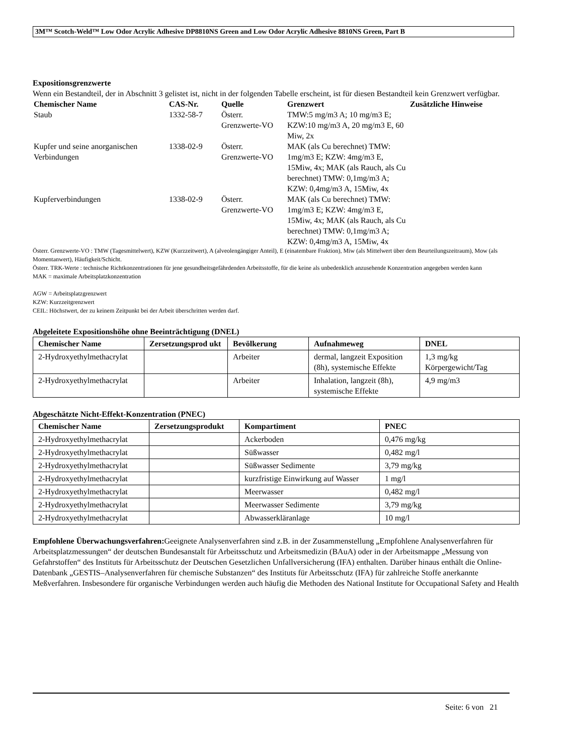3M™ Scotch-Weld™ Low Odor Acrylic Adhesive DP8810NS Green and Low Odor Acrylic Adhesive 8810NS Green, Part B
Expositionsgrenzwerte
Wenn ein Bestandteil, der in Abschnitt 3 gelistet ist, nicht in der folgenden Tabelle erscheint, ist für diesen Bestandteil kein Grenzwert verfügbar.
| Chemischer Name | CAS-Nr. | Quelle | Grenzwert | Zusätzliche Hinweise |
| --- | --- | --- | --- | --- |
| Staub | 1332-58-7 | Österr. Grenzwerte-VO | TMW:5 mg/m3 A; 10 mg/m3 E; KZW:10 mg/m3 A, 20 mg/m3 E, 60 Miw, 2x | |
| Kupfer und seine anorganischen Verbindungen | 1338-02-9 | Österr. Grenzwerte-VO | MAK (als Cu berechnet) TMW: 1mg/m3 E; KZW: 4mg/m3 E, 15Miw, 4x; MAK (als Rauch, als Cu berechnet) TMW: 0,1mg/m3 A; KZW: 0,4mg/m3 A, 15Miw, 4x | |
| Kupferverbindungen | 1338-02-9 | Österr. Grenzwerte-VO | MAK (als Cu berechnet) TMW: 1mg/m3 E; KZW: 4mg/m3 E, 15Miw, 4x; MAK (als Rauch, als Cu berechnet) TMW: 0,1mg/m3 A; KZW: 0,4mg/m3 A, 15Miw, 4x | |
Österr. Grenzwerte-VO : TMW (Tagesmittelwert), KZW (Kurzzeitwert), A (alveolengängiger Anteil), E (einatembare Fraktion), Miw (als Mittelwert über dem Beurteilungszeitraum), Mow (als Momentanwert), Häufigkeit/Schicht.
Österr. TRK-Werte : technische Richtkonzentrationen für jene gesundheitsgefährdenden Arbeitsstoffe, für die keine als unbedenklich anzusehende Konzentration angegeben werden kann
MAK = maximale Arbeitsplatzkonzentration
AGW = Arbeitsplatzgrenzwert
KZW: Kurzzeitgrenzwert
CEIL: Höchstwert, der zu keinem Zeitpunkt bei der Arbeit überschritten werden darf.
Abgeleitete Expositionshöhe ohne Beeinträchtigung (DNEL)
| Chemischer Name | Zersetzungsprod ukt | Bevölkerung | Aufnahmeweg | DNEL |
| --- | --- | --- | --- | --- |
| 2-Hydroxyethylmethacrylat | | Arbeiter | dermal, langzeit Exposition (8h), systemische Effekte | 1,3 mg/kg Körpergewicht/Tag |
| 2-Hydroxyethylmethacrylat | | Arbeiter | Inhalation, langzeit (8h), systemische Effekte | 4,9 mg/m3 |
Abgeschätzte Nicht-Effekt-Konzentration (PNEC)
| Chemischer Name | Zersetzungsprodukt | Kompartiment | PNEC |
| --- | --- | --- | --- |
| 2-Hydroxyethylmethacrylat | | Ackerboden | 0,476 mg/kg |
| 2-Hydroxyethylmethacrylat | | Süßwasser | 0,482 mg/l |
| 2-Hydroxyethylmethacrylat | | Süßwasser Sedimente | 3,79 mg/kg |
| 2-Hydroxyethylmethacrylat | | kurzfristige Einwirkung auf Wasser | 1 mg/l |
| 2-Hydroxyethylmethacrylat | | Meerwasser | 0,482 mg/l |
| 2-Hydroxyethylmethacrylat | | Meerwasser Sedimente | 3,79 mg/kg |
| 2-Hydroxyethylmethacrylat | | Abwasserkläranlage | 10 mg/l |
Empfohlene Überwachungsverfahren: Geeignete Analysenverfahren sind z.B. in der Zusammenstellung „Empfohlene Analysenverfahren für Arbeitsplatzmessungen“ der deutschen Bundesanstalt für Arbeitsschutz und Arbeitsmedizin (BAuA) oder in der Arbeitsmappe „Messung von Gefahrstoffen“ des Instituts für Arbeitsschutz der Deutschen Gesetzlichen Unfallversicherung (IFA) enthalten. Darüber hinaus enthält die Online-Datenbank „GESTIS–Analysenverfahren für chemische Substanzen“ des Instituts für Arbeitsschutz (IFA) für zahlreiche Stoffe anerkannte Meßverfahren. Insbesondere für organische Verbindungen werden auch häufig die Methoden des National Institute for Occupational Safety and Health
Seite: 6 von 21